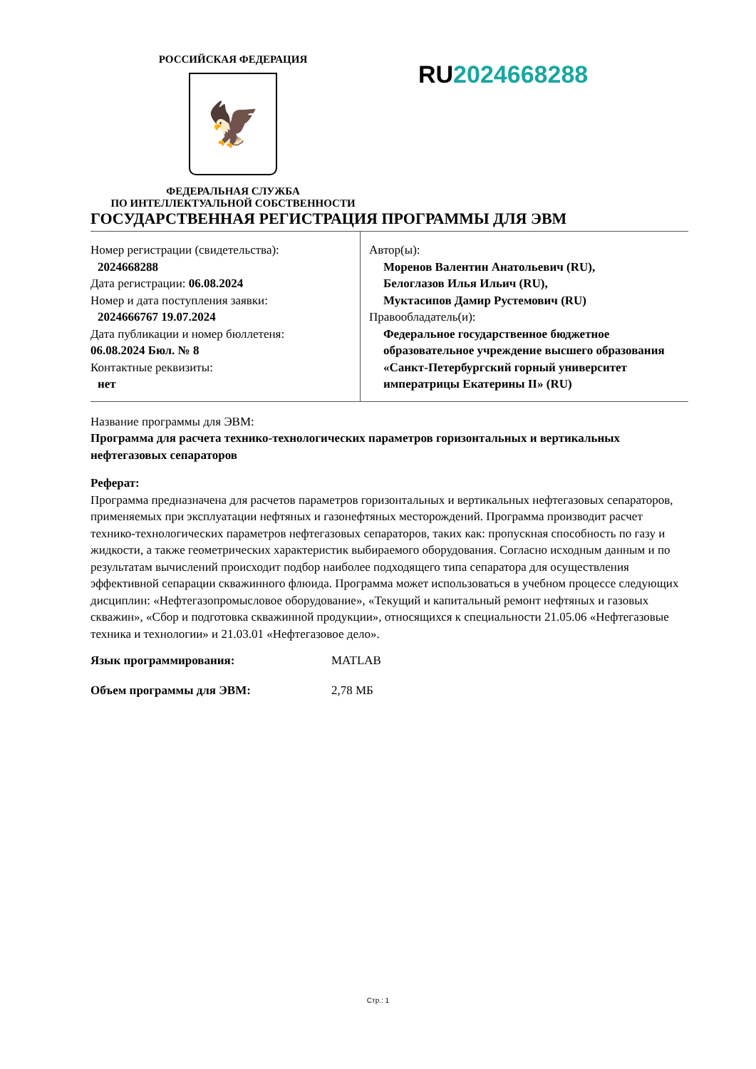РОССИЙСКАЯ ФЕДЕРАЦИЯ
🦅
ФЕДЕРАЛЬНАЯ СЛУЖБА
ПО ИНТЕЛЛЕКТУАЛЬНОЙ СОБСТВЕННОСТИ
RU2024668288
ГОСУДАРСТВЕННАЯ РЕГИСТРАЦИЯ ПРОГРАММЫ ДЛЯ ЭВМ
| Номер регистрации (свидетельства): 2024668288 Дата регистрации: 06.08.2024 Номер и дата поступления заявки: 2024666767 19.07.2024 Дата публикации и номер бюллетеня: 06.08.2024 Бюл. № 8 Контактные реквизиты: нет | Автор(ы): Моренов Валентин Анатольевич (RU), Белоглазов Илья Ильич (RU), Муктасипов Дамир Рустемович (RU) Правообладатель(и): Федеральное государственное бюджетное образовательное учреждение высшего образования «Санкт-Петербургский горный университет императрицы Екатерины II» (RU) |
Название программы для ЭВМ:
Программа для расчета технико-технологических параметров горизонтальных и вертикальных нефтегазовых сепараторов
Реферат:
Программа предназначена для расчетов параметров горизонтальных и вертикальных нефтегазовых сепараторов, применяемых при эксплуатации нефтяных и газонефтяных месторождений. Программа производит расчет технико-технологических параметров нефтегазовых сепараторов, таких как: пропускная способность по газу и жидкости, а также геометрических характеристик выбираемого оборудования. Согласно исходным данным и по результатам вычислений происходит подбор наиболее подходящего типа сепаратора для осуществления эффективной сепарации скважинного флюида. Программа может использоваться в учебном процессе следующих дисциплин: «Нефтегазопромысловое оборудование», «Текущий и капитальный ремонт нефтяных и газовых скважин», «Сбор и подготовка скважинной продукции», относящихся к специальности 21.05.06 «Нефтегазовые техника и технологии» и 21.03.01 «Нефтегазовое дело».
Язык программирования: MATLAB
Объем программы для ЭВМ: 2,78 МБ
Стр.: 1